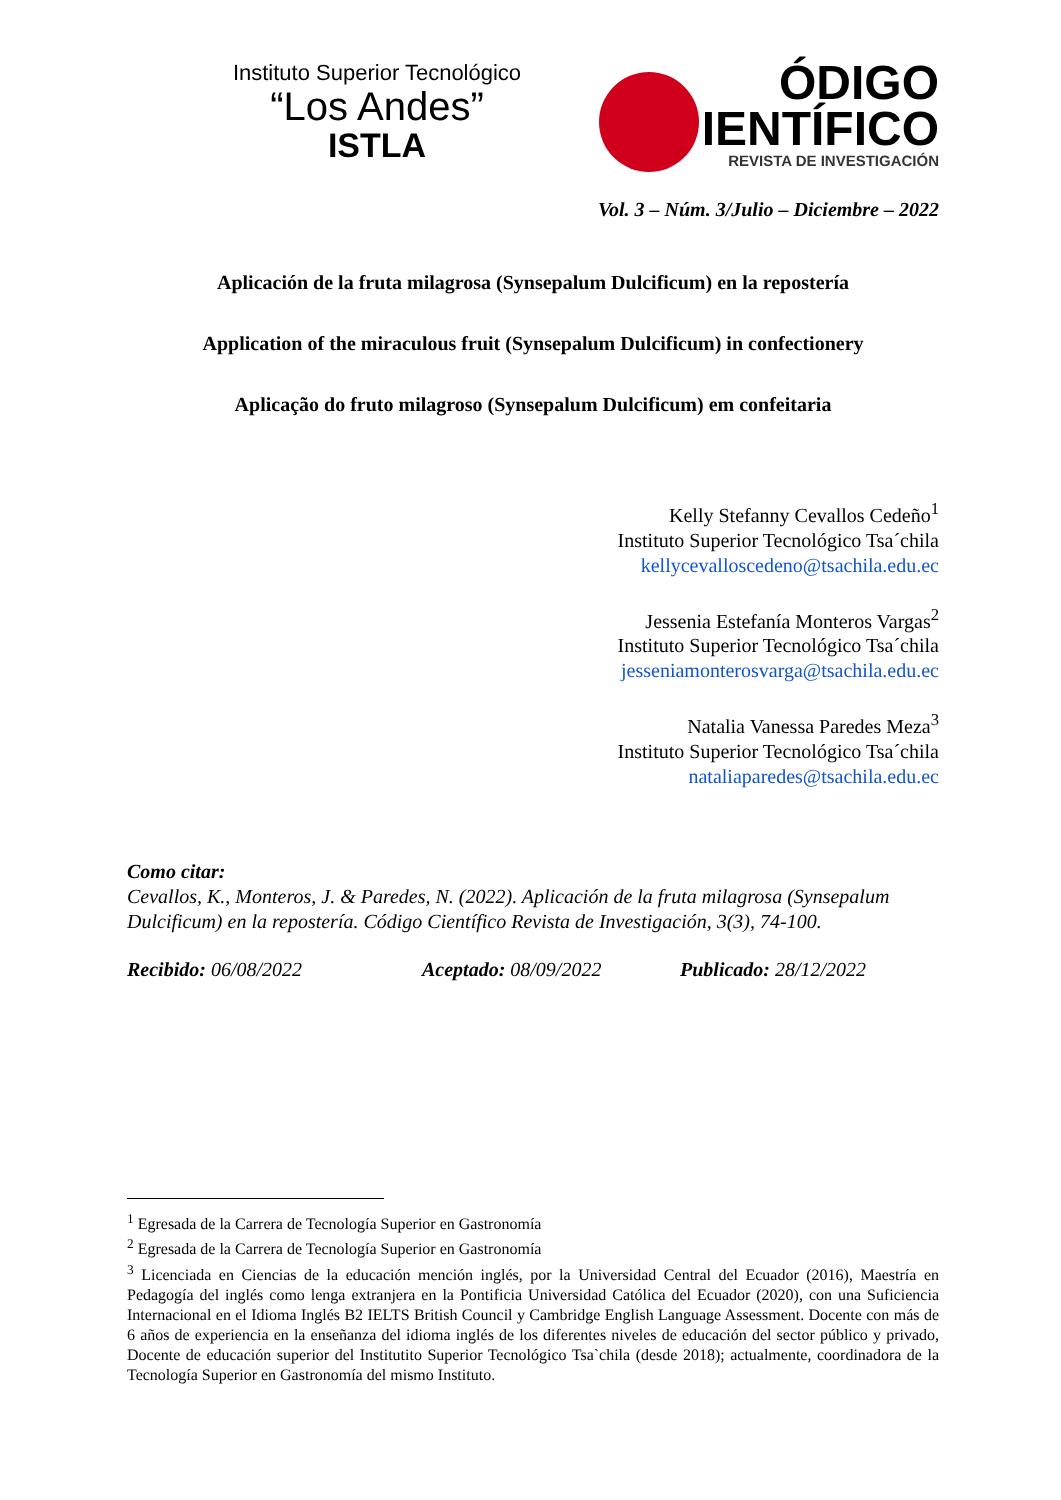Instituto Superior Tecnológico
“Los Andes”
ISTLA
ÓDIGO
IENTÍFICO
REVISTA DE INVESTIGACIÓN
Vol. 3 – Núm. 3/Julio – Diciembre – 2022
Aplicación de la fruta milagrosa (Synsepalum Dulcificum) en la repostería
Application of the miraculous fruit (Synsepalum Dulcificum) in confectionery
Aplicação do fruto milagroso (Synsepalum Dulcificum) em confeitaria
Kelly Stefanny Cevallos Cedeño<sup>1</sup>
Instituto Superior Tecnológico Tsa´chila
kellycevalloscedeno@tsachila.edu.ec
Jessenia Estefanía Monteros Vargas<sup>2</sup>
Instituto Superior Tecnológico Tsa´chila
jesseniamonterosvarga@tsachila.edu.ec
Natalia Vanessa Paredes Meza<sup>3</sup>
Instituto Superior Tecnológico Tsa´chila
nataliaparedes@tsachila.edu.ec
Como citar:
Cevallos, K., Monteros, J. & Paredes, N. (2022). Aplicación de la fruta milagrosa (Synsepalum Dulcificum) en la repostería. Código Científico Revista de Investigación, 3(3), 74-100.
Recibido: 06/08/2022 Aceptado: 08/09/2022 Publicado: 28/12/2022
<sup>1</sup> Egresada de la Carrera de Tecnología Superior en Gastronomía
<sup>2</sup> Egresada de la Carrera de Tecnología Superior en Gastronomía
<sup>3</sup> Licenciada en Ciencias de la educación mención inglés, por la Universidad Central del Ecuador (2016), Maestría en Pedagogía del inglés como lenga extranjera en la Pontificia Universidad Católica del Ecuador (2020), con una Suficiencia Internacional en el Idioma Inglés B2 IELTS British Council y Cambridge English Language Assessment. Docente con más de 6 años de experiencia en la enseñanza del idioma inglés de los diferentes niveles de educación del sector público y privado, Docente de educación superior del Institutito Superior Tecnológico Tsa`chila (desde 2018); actualmente, coordinadora de la Tecnología Superior en Gastronomía del mismo Instituto.